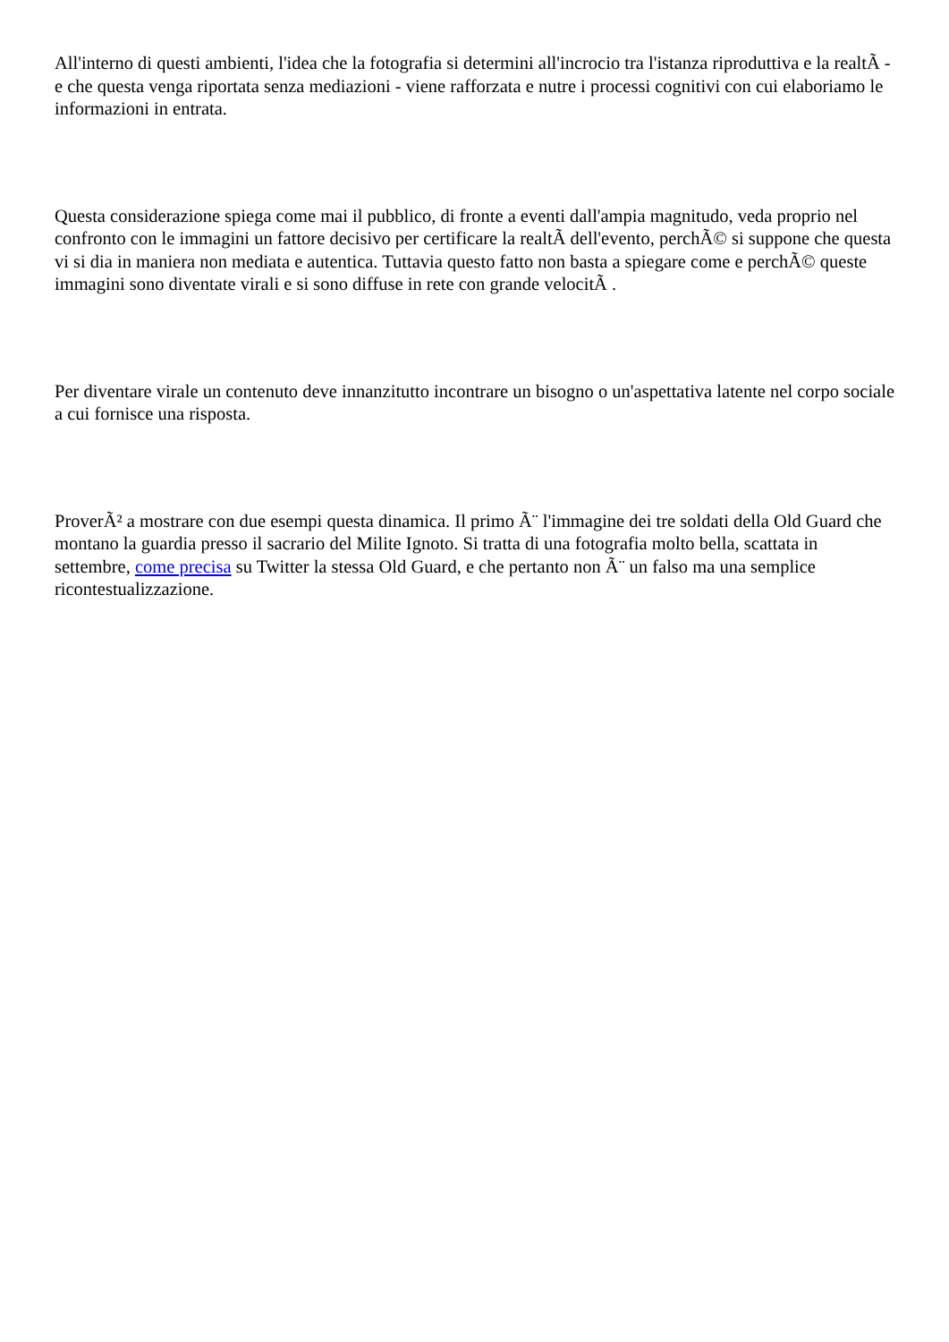All'interno di questi ambienti, l'idea che la fotografia si determini all'incrocio tra l'istanza riproduttiva e la realtÃ - e che questa venga riportata senza mediazioni - viene rafforzata e nutre i processi cognitivi con cui elaboriamo le informazioni in entrata.
Questa considerazione spiega come mai il pubblico, di fronte a eventi dall'ampia magnitudo, veda proprio nel confronto con le immagini un fattore decisivo per certificare la realtÃ dell'evento, perchÃ© si suppone che questa vi si dia in maniera non mediata e autentica. Tuttavia questo fatto non basta a spiegare come e perchÃ© queste immagini sono diventate virali e si sono diffuse in rete con grande velocitÃ .
Per diventare virale un contenuto deve innanzitutto incontrare un bisogno o un'aspettativa latente nel corpo sociale a cui fornisce una risposta.
ProverÃ² a mostrare con due esempi questa dinamica. Il primo Ã¨ l'immagine dei tre soldati della Old Guard che montano la guardia presso il sacrario del Milite Ignoto. Si tratta di una fotografia molto bella, scattata in settembre, come precisa su Twitter la stessa Old Guard, e che pertanto non Ã¨ un falso ma una semplice ricontestualizzazione.